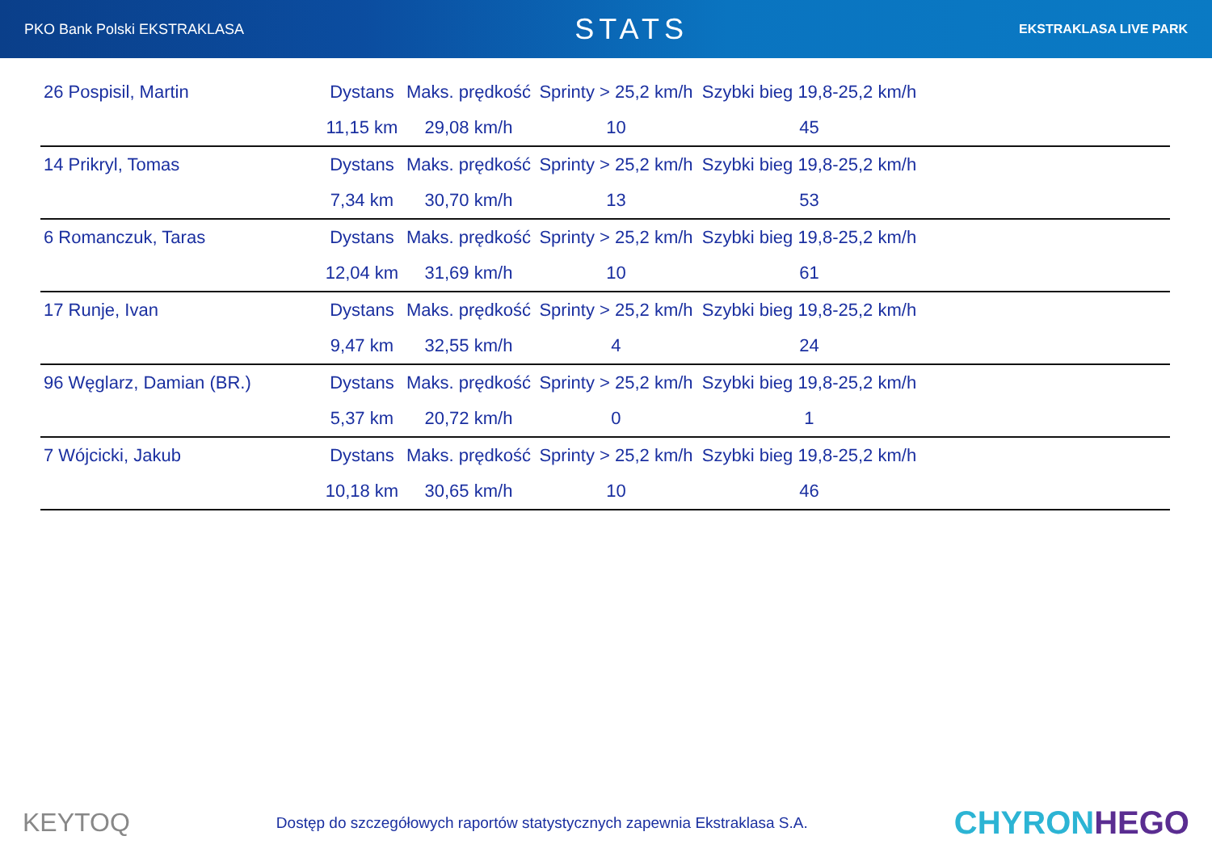PKO Bank Polski EKSTRAKLASA
STATS
EKSTRAKLASA LIVE PARK
| 26 Pospisil, Martin | Dystans | Maks. prędkość | Sprinty > 25,2 km/h | Szybki bieg 19,8-25,2 km/h | |
| | 11,15 km | 29,08 km/h | 10 | 45 | |
| 14 Prikryl, Tomas | Dystans | Maks. prędkość | Sprinty > 25,2 km/h | Szybki bieg 19,8-25,2 km/h | |
| | 7,34 km | 30,70 km/h | 13 | 53 | |
| 6 Romanczuk, Taras | Dystans | Maks. prędkość | Sprinty > 25,2 km/h | Szybki bieg 19,8-25,2 km/h | |
| | 12,04 km | 31,69 km/h | 10 | 61 | |
| 17 Runje, Ivan | Dystans | Maks. prędkość | Sprinty > 25,2 km/h | Szybki bieg 19,8-25,2 km/h | |
| | 9,47 km | 32,55 km/h | 4 | 24 | |
| 96 Węglarz, Damian (BR.) | Dystans | Maks. prędkość | Sprinty > 25,2 km/h | Szybki bieg 19,8-25,2 km/h | |
| | 5,37 km | 20,72 km/h | 0 | 1 | |
| 7 Wójcicki, Jakub | Dystans | Maks. prędkość | Sprinty > 25,2 km/h | Szybki bieg 19,8-25,2 km/h | |
| | 10,18 km | 30,65 km/h | 10 | 46 | |
KEYTOQ
Dostęp do szczegółowych raportów statystycznych zapewnia Ekstraklasa S.A.
CHYRONHEGO